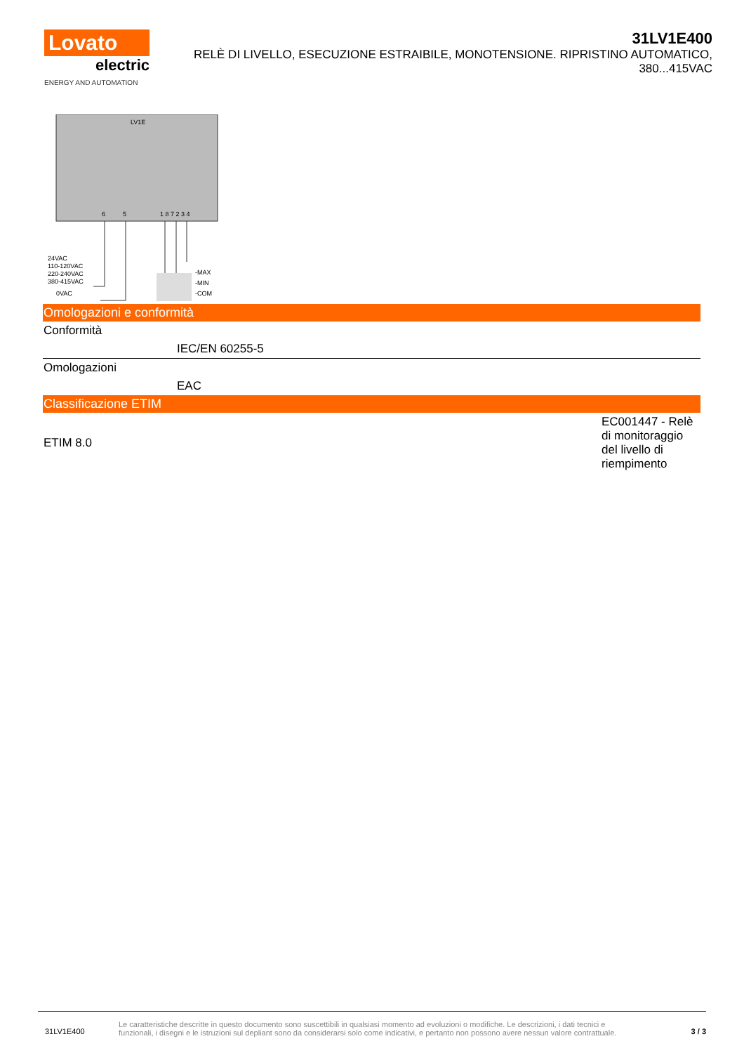Lovato
electric
ENERGY AND AUTOMATION
31LV1E400
RELÈ DI LIVELLO, ESECUZIONE ESTRAIBILE, MONOTENSIONE. RIPRISTINO AUTOMATICO, 380...415VAC
LV1E
6
5
1 8 7 2 3 4
24VAC
110-120VAC
220-240VAC
380-415VAC
0VAC
-MAX
-MIN
-COM
Omologazioni e conformità
| Conformità | |
| | IEC/EN 60255-5 |
| Omologazioni | |
| | EAC |
Classificazione ETIM
| ETIM 8.0 | EC001447 - Relè di monitoraggio del livello di riempimento |
31LV1E400
Le caratteristiche descritte in questo documento sono suscettibili in qualsiasi momento ad evoluzioni o modifiche. Le descrizioni, i dati tecnici e funzionali, i disegni e le istruzioni sul depliant sono da considerarsi solo come indicativi, e pertanto non possono avere nessun valore contrattuale.
3 / 3